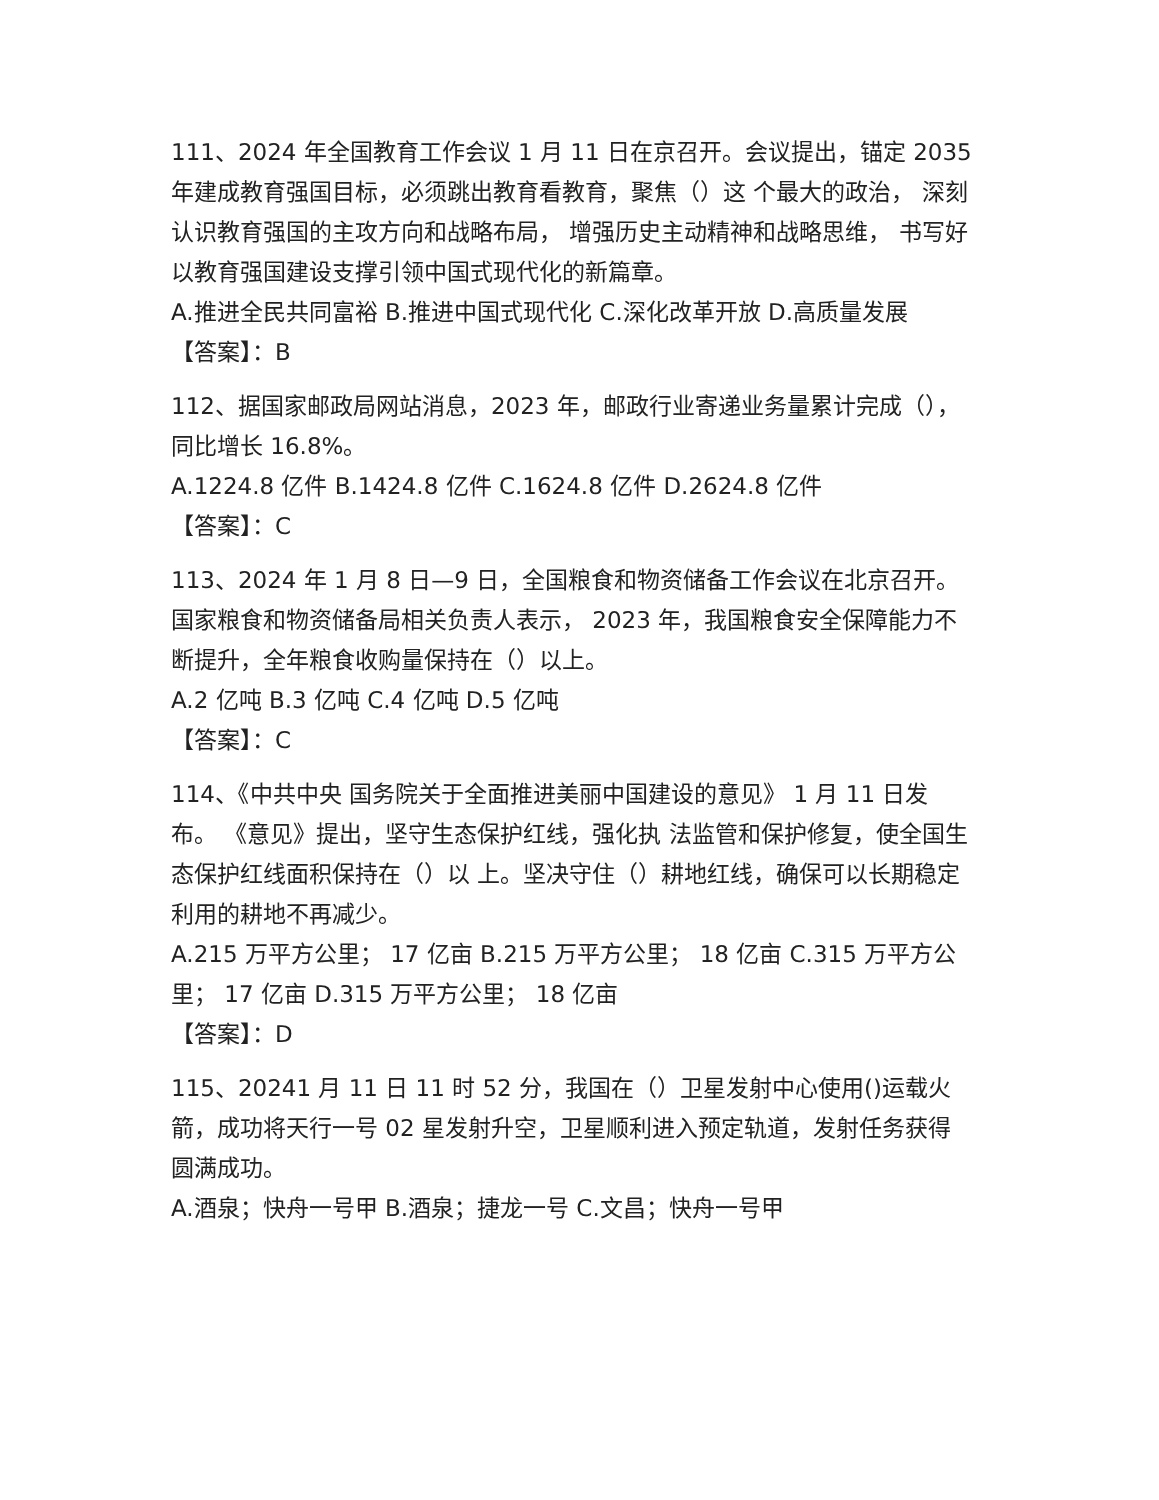111、2024 年全国教育工作会议 1 月 11 日在京召开。会议提出，锚定 2035 年建成教育强国目标，必须跳出教育看教育，聚焦（）这 个最大的政治， 深刻认识教育强国的主攻方向和战略布局， 增强历史主动精神和战略思维， 书写好以教育强国建设支撑引领中国式现代化的新篇章。
A.推进全民共同富裕 B.推进中国式现代化 C.深化改革开放 D.高质量发展
【答案】：B
112、据国家邮政局网站消息，2023 年，邮政行业寄递业务量累计完成（），同比增长 16.8%。
A.1224.8 亿件 B.1424.8 亿件 C.1624.8 亿件 D.2624.8 亿件
【答案】：C
113、2024 年 1 月 8 日—9 日，全国粮食和物资储备工作会议在北京召开。国家粮食和物资储备局相关负责人表示， 2023 年，我国粮食安全保障能力不断提升，全年粮食收购量保持在（）以上。
A.2 亿吨 B.3 亿吨 C.4 亿吨 D.5 亿吨
【答案】：C
114、《中共中央 国务院关于全面推进美丽中国建设的意见》 1 月 11 日发布。 《意见》提出，坚守生态保护红线，强化执 法监管和保护修复，使全国生态保护红线面积保持在（）以 上。坚决守住（）耕地红线，确保可以长期稳定利用的耕地不再减少。
A.215 万平方公里； 17 亿亩 B.215 万平方公里； 18 亿亩 C.315 万平方公里； 17 亿亩 D.315 万平方公里； 18 亿亩
【答案】：D
115、20241 月 11 日 11 时 52 分，我国在（）卫星发射中心使用()运载火箭，成功将天行一号 02 星发射升空，卫星顺利进入预定轨道，发射任务获得圆满成功。
A.酒泉；快舟一号甲 B.酒泉；捷龙一号 C.文昌；快舟一号甲